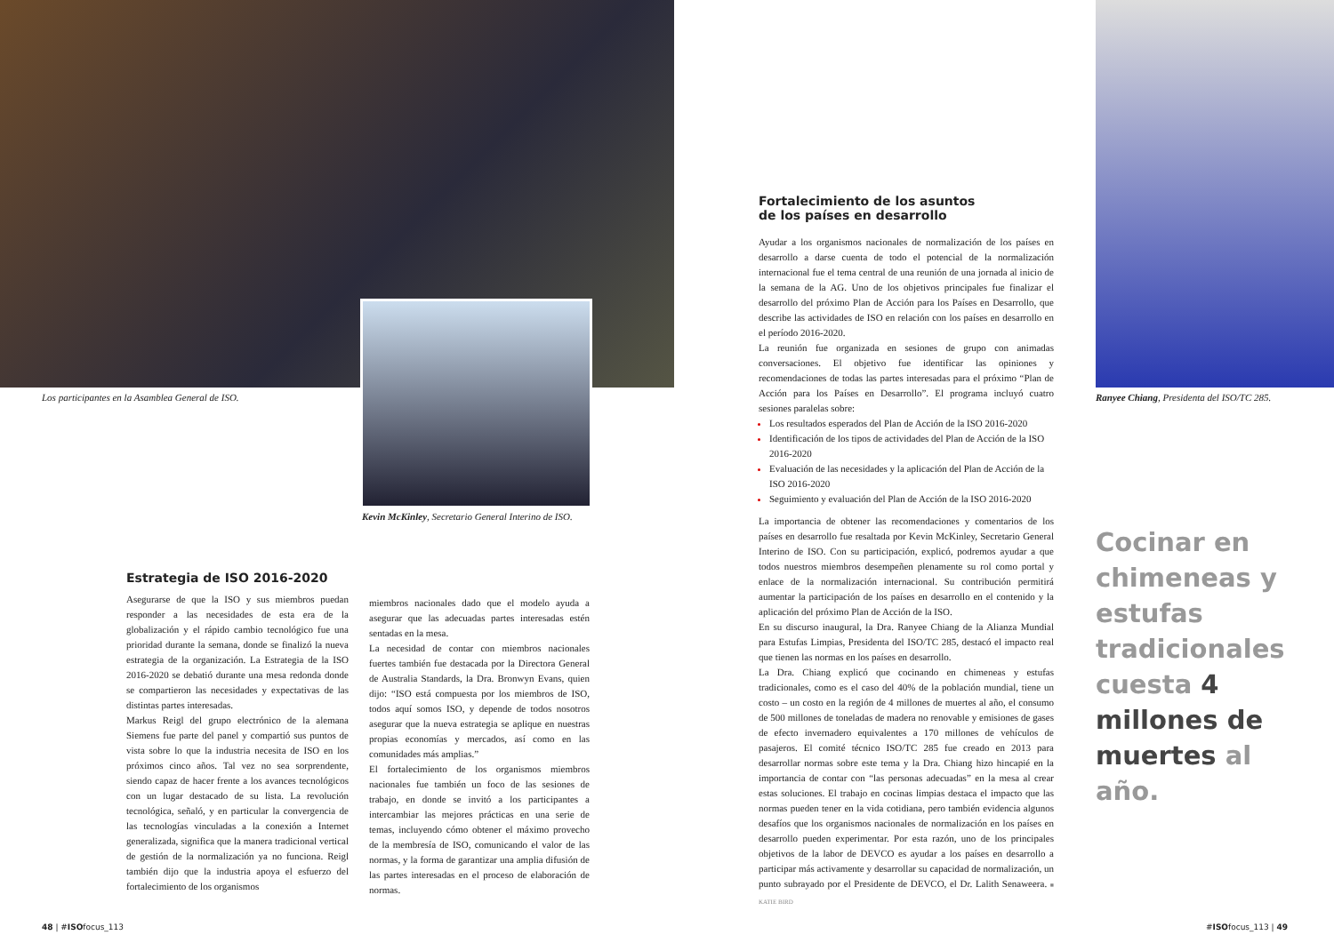Los participantes en la Asamblea General de ISO.
Kevin McKinley, Secretario General Interino de ISO.
Ranyee Chiang, Presidenta del ISO/TC 285.
Estrategia de ISO 2016-2020
Asegurarse de que la ISO y sus miembros puedan responder a las necesidades de esta era de la globalización y el rápido cambio tecnológico fue una prioridad durante la semana, donde se finalizó la nueva estrategia de la organización. La Estrategia de la ISO 2016-2020 se debatió durante una mesa redonda donde se compartieron las necesidades y expectativas de las distintas partes interesadas.
Markus Reigl del grupo electrónico de la alemana Siemens fue parte del panel y compartió sus puntos de vista sobre lo que la industria necesita de ISO en los próximos cinco años. Tal vez no sea sorprendente, siendo capaz de hacer frente a los avances tecnológicos con un lugar destacado de su lista. La revolución tecnológica, señaló, y en particular la convergencia de las tecnologías vinculadas a la conexión a Internet generalizada, significa que la manera tradicional vertical de gestión de la normalización ya no funciona. Reigl también dijo que la industria apoya el esfuerzo del fortalecimiento de los organismos
miembros nacionales dado que el modelo ayuda a asegurar que las adecuadas partes interesadas estén sentadas en la mesa.
La necesidad de contar con miembros nacionales fuertes también fue destacada por la Directora General de Australia Standards, la Dra. Bronwyn Evans, quien dijo: “ISO está compuesta por los miembros de ISO, todos aquí somos ISO, y depende de todos nosotros asegurar que la nueva estrategia se aplique en nuestras propias economías y mercados, así como en las comunidades más amplias.”
El fortalecimiento de los organismos miembros nacionales fue también un foco de las sesiones de trabajo, en donde se invitó a los participantes a intercambiar las mejores prácticas en una serie de temas, incluyendo cómo obtener el máximo provecho de la membresía de ISO, comunicando el valor de las normas, y la forma de garantizar una amplia difusión de las partes interesadas en el proceso de elaboración de normas.
Fortalecimiento de los asuntos
de los países en desarrollo
Ayudar a los organismos nacionales de normalización de los países en desarrollo a darse cuenta de todo el potencial de la normalización internacional fue el tema central de una reunión de una jornada al inicio de la semana de la AG. Uno de los objetivos principales fue finalizar el desarrollo del próximo Plan de Acción para los Países en Desarrollo, que describe las actividades de ISO en relación con los países en desarrollo en el período 2016-2020.
La reunión fue organizada en sesiones de grupo con animadas conversaciones. El objetivo fue identificar las opiniones y recomendaciones de todas las partes interesadas para el próximo “Plan de Acción para los Países en Desarrollo”. El programa incluyó cuatro sesiones paralelas sobre:
Los resultados esperados del Plan de Acción de la ISO 2016-2020
Identificación de los tipos de actividades del Plan de Acción de la ISO 2016-2020
Evaluación de las necesidades y la aplicación del Plan de Acción de la ISO 2016-2020
Seguimiento y evaluación del Plan de Acción de la ISO 2016-2020
La importancia de obtener las recomendaciones y comentarios de los países en desarrollo fue resaltada por Kevin McKinley, Secretario General Interino de ISO. Con su participación, explicó, podremos ayudar a que todos nuestros miembros desempeñen plenamente su rol como portal y enlace de la normalización internacional. Su contribución permitirá aumentar la participación de los países en desarrollo en el contenido y la aplicación del próximo Plan de Acción de la ISO.
En su discurso inaugural, la Dra. Ranyee Chiang de la Alianza Mundial para Estufas Limpias, Presidenta del ISO/TC 285, destacó el impacto real que tienen las normas en los países en desarrollo.
La Dra. Chiang explicó que cocinando en chimeneas y estufas tradicionales, como es el caso del 40% de la población mundial, tiene un costo – un costo en la región de 4 millones de muertes al año, el consumo de 500 millones de toneladas de madera no renovable y emisiones de gases de efecto invernadero equivalentes a 170 millones de vehículos de pasajeros. El comité técnico ISO/TC 285 fue creado en 2013 para desarrollar normas sobre este tema y la Dra. Chiang hizo hincapié en la importancia de contar con “las personas adecuadas” en la mesa al crear estas soluciones. El trabajo en cocinas limpias destaca el impacto que las normas pueden tener en la vida cotidiana, pero también evidencia algunos desafíos que los organismos nacionales de normalización en los países en desarrollo pueden experimentar. Por esta razón, uno de los principales objetivos de la labor de DEVCO es ayudar a los países en desarrollo a participar más activamente y desarrollar su capacidad de normalización, un punto subrayado por el Presidente de DEVCO, el Dr. Lalith Senaweera. ■ KATIE BIRD
Cocinar en chimeneas y estufas tradicionales cuesta 4 millones de muertes al año.
48 | #ISOfocus_113 #ISOfocus_113 | 49